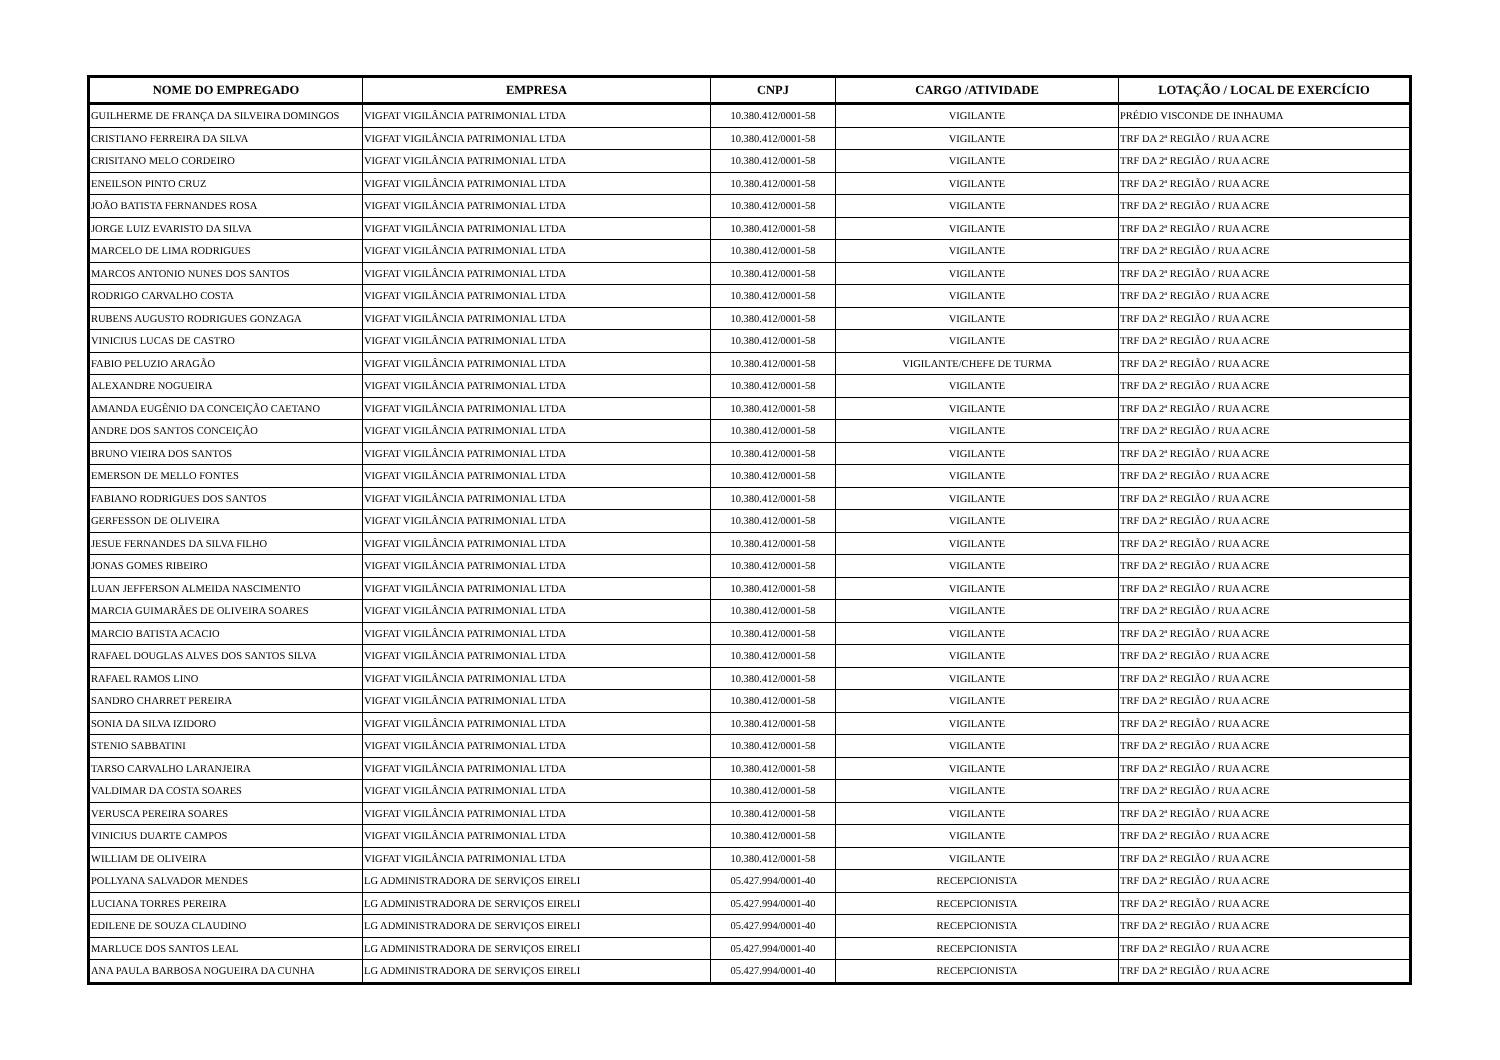| NOME DO EMPREGADO | EMPRESA | CNPJ | CARGO /ATIVIDADE | LOTAÇÃO / LOCAL DE EXERCÍCIO |
| --- | --- | --- | --- | --- |
| GUILHERME DE FRANÇA DA SILVEIRA DOMINGOS | VIGFAT VIGILÂNCIA PATRIMONIAL LTDA | 10.380.412/0001-58 | VIGILANTE | PRÉDIO VISCONDE DE INHAUMA |
| CRISTIANO FERREIRA DA SILVA | VIGFAT VIGILÂNCIA PATRIMONIAL LTDA | 10.380.412/0001-58 | VIGILANTE | TRF DA 2ª REGIÃO / RUA ACRE |
| CRISITANO MELO CORDEIRO | VIGFAT VIGILÂNCIA PATRIMONIAL LTDA | 10.380.412/0001-58 | VIGILANTE | TRF DA 2ª REGIÃO / RUA ACRE |
| ENEILSON PINTO CRUZ | VIGFAT VIGILÂNCIA PATRIMONIAL LTDA | 10.380.412/0001-58 | VIGILANTE | TRF DA 2ª REGIÃO / RUA ACRE |
| JOÃO BATISTA FERNANDES ROSA | VIGFAT VIGILÂNCIA PATRIMONIAL LTDA | 10.380.412/0001-58 | VIGILANTE | TRF DA 2ª REGIÃO / RUA ACRE |
| JORGE LUIZ EVARISTO DA SILVA | VIGFAT VIGILÂNCIA PATRIMONIAL LTDA | 10.380.412/0001-58 | VIGILANTE | TRF DA 2ª REGIÃO / RUA ACRE |
| MARCELO DE LIMA RODRIGUES | VIGFAT VIGILÂNCIA PATRIMONIAL LTDA | 10.380.412/0001-58 | VIGILANTE | TRF DA 2ª REGIÃO / RUA ACRE |
| MARCOS ANTONIO NUNES DOS SANTOS | VIGFAT VIGILÂNCIA PATRIMONIAL LTDA | 10.380.412/0001-58 | VIGILANTE | TRF DA 2ª REGIÃO / RUA ACRE |
| RODRIGO CARVALHO COSTA | VIGFAT VIGILÂNCIA PATRIMONIAL LTDA | 10.380.412/0001-58 | VIGILANTE | TRF DA 2ª REGIÃO / RUA ACRE |
| RUBENS AUGUSTO RODRIGUES GONZAGA | VIGFAT VIGILÂNCIA PATRIMONIAL LTDA | 10.380.412/0001-58 | VIGILANTE | TRF DA 2ª REGIÃO / RUA ACRE |
| VINICIUS LUCAS DE CASTRO | VIGFAT VIGILÂNCIA PATRIMONIAL LTDA | 10.380.412/0001-58 | VIGILANTE | TRF DA 2ª REGIÃO / RUA ACRE |
| FABIO PELUZIO ARAGÃO | VIGFAT VIGILÂNCIA PATRIMONIAL LTDA | 10.380.412/0001-58 | VIGILANTE/CHEFE DE TURMA | TRF DA 2ª REGIÃO / RUA ACRE |
| ALEXANDRE NOGUEIRA | VIGFAT VIGILÂNCIA PATRIMONIAL LTDA | 10.380.412/0001-58 | VIGILANTE | TRF DA 2ª REGIÃO / RUA ACRE |
| AMANDA EUGÊNIO DA CONCEIÇÃO CAETANO | VIGFAT VIGILÂNCIA PATRIMONIAL LTDA | 10.380.412/0001-58 | VIGILANTE | TRF DA 2ª REGIÃO / RUA ACRE |
| ANDRE DOS SANTOS CONCEIÇÃO | VIGFAT VIGILÂNCIA PATRIMONIAL LTDA | 10.380.412/0001-58 | VIGILANTE | TRF DA 2ª REGIÃO / RUA ACRE |
| BRUNO VIEIRA DOS SANTOS | VIGFAT VIGILÂNCIA PATRIMONIAL LTDA | 10.380.412/0001-58 | VIGILANTE | TRF DA 2ª REGIÃO / RUA ACRE |
| EMERSON DE MELLO FONTES | VIGFAT VIGILÂNCIA PATRIMONIAL LTDA | 10.380.412/0001-58 | VIGILANTE | TRF DA 2ª REGIÃO / RUA ACRE |
| FABIANO RODRIGUES DOS SANTOS | VIGFAT VIGILÂNCIA PATRIMONIAL LTDA | 10.380.412/0001-58 | VIGILANTE | TRF DA 2ª REGIÃO / RUA ACRE |
| GERFESSON DE OLIVEIRA | VIGFAT VIGILÂNCIA PATRIMONIAL LTDA | 10.380.412/0001-58 | VIGILANTE | TRF DA 2ª REGIÃO / RUA ACRE |
| JESUE FERNANDES DA SILVA FILHO | VIGFAT VIGILÂNCIA PATRIMONIAL LTDA | 10.380.412/0001-58 | VIGILANTE | TRF DA 2ª REGIÃO / RUA ACRE |
| JONAS GOMES RIBEIRO | VIGFAT VIGILÂNCIA PATRIMONIAL LTDA | 10.380.412/0001-58 | VIGILANTE | TRF DA 2ª REGIÃO / RUA ACRE |
| LUAN JEFFERSON ALMEIDA NASCIMENTO | VIGFAT VIGILÂNCIA PATRIMONIAL LTDA | 10.380.412/0001-58 | VIGILANTE | TRF DA 2ª REGIÃO / RUA ACRE |
| MARCIA GUIMARÃES DE OLIVEIRA SOARES | VIGFAT VIGILÂNCIA PATRIMONIAL LTDA | 10.380.412/0001-58 | VIGILANTE | TRF DA 2ª REGIÃO / RUA ACRE |
| MARCIO BATISTA ACACIO | VIGFAT VIGILÂNCIA PATRIMONIAL LTDA | 10.380.412/0001-58 | VIGILANTE | TRF DA 2ª REGIÃO / RUA ACRE |
| RAFAEL DOUGLAS ALVES DOS SANTOS SILVA | VIGFAT VIGILÂNCIA PATRIMONIAL LTDA | 10.380.412/0001-58 | VIGILANTE | TRF DA 2ª REGIÃO / RUA ACRE |
| RAFAEL RAMOS LINO | VIGFAT VIGILÂNCIA PATRIMONIAL LTDA | 10.380.412/0001-58 | VIGILANTE | TRF DA 2ª REGIÃO / RUA ACRE |
| SANDRO CHARRET PEREIRA | VIGFAT VIGILÂNCIA PATRIMONIAL LTDA | 10.380.412/0001-58 | VIGILANTE | TRF DA 2ª REGIÃO / RUA ACRE |
| SONIA DA SILVA IZIDORO | VIGFAT VIGILÂNCIA PATRIMONIAL LTDA | 10.380.412/0001-58 | VIGILANTE | TRF DA 2ª REGIÃO / RUA ACRE |
| STENIO SABBATINI | VIGFAT VIGILÂNCIA PATRIMONIAL LTDA | 10.380.412/0001-58 | VIGILANTE | TRF DA 2ª REGIÃO / RUA ACRE |
| TARSO CARVALHO LARANJEIRA | VIGFAT VIGILÂNCIA PATRIMONIAL LTDA | 10.380.412/0001-58 | VIGILANTE | TRF DA 2ª REGIÃO / RUA ACRE |
| VALDIMAR DA COSTA SOARES | VIGFAT VIGILÂNCIA PATRIMONIAL LTDA | 10.380.412/0001-58 | VIGILANTE | TRF DA 2ª REGIÃO / RUA ACRE |
| VERUSCA PEREIRA SOARES | VIGFAT VIGILÂNCIA PATRIMONIAL LTDA | 10.380.412/0001-58 | VIGILANTE | TRF DA 2ª REGIÃO / RUA ACRE |
| VINICIUS DUARTE CAMPOS | VIGFAT VIGILÂNCIA PATRIMONIAL LTDA | 10.380.412/0001-58 | VIGILANTE | TRF DA 2ª REGIÃO / RUA ACRE |
| WILLIAM DE OLIVEIRA | VIGFAT VIGILÂNCIA PATRIMONIAL LTDA | 10.380.412/0001-58 | VIGILANTE | TRF DA 2ª REGIÃO / RUA ACRE |
| POLLYANA SALVADOR MENDES | LG ADMINISTRADORA DE SERVIÇOS EIRELI | 05.427.994/0001-40 | RECEPCIONISTA | TRF DA 2ª REGIÃO / RUA ACRE |
| LUCIANA TORRES PEREIRA | LG ADMINISTRADORA DE SERVIÇOS EIRELI | 05.427.994/0001-40 | RECEPCIONISTA | TRF DA 2ª REGIÃO / RUA ACRE |
| EDILENE DE SOUZA CLAUDINO | LG ADMINISTRADORA DE SERVIÇOS EIRELI | 05.427.994/0001-40 | RECEPCIONISTA | TRF DA 2ª REGIÃO / RUA ACRE |
| MARLUCE DOS SANTOS LEAL | LG ADMINISTRADORA DE SERVIÇOS EIRELI | 05.427.994/0001-40 | RECEPCIONISTA | TRF DA 2ª REGIÃO / RUA ACRE |
| ANA PAULA BARBOSA NOGUEIRA DA CUNHA | LG ADMINISTRADORA DE SERVIÇOS EIRELI | 05.427.994/0001-40 | RECEPCIONISTA | TRF DA 2ª REGIÃO / RUA ACRE |